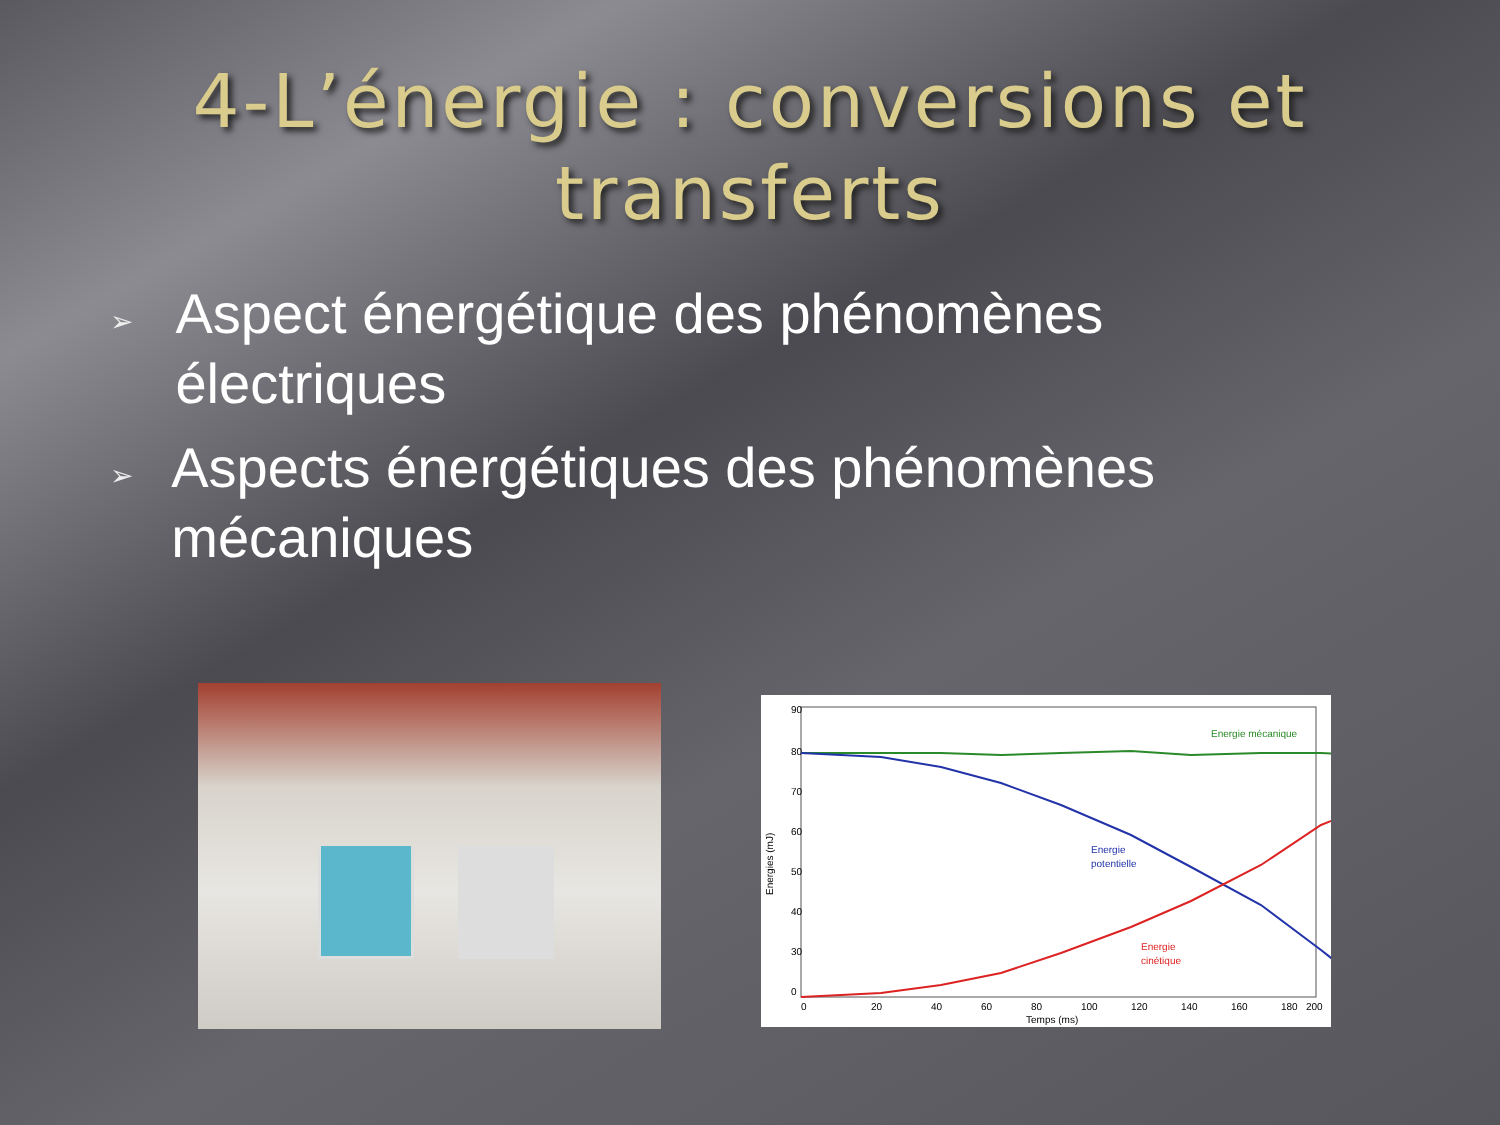4-L’énergie : conversions et
transferts
➢ Aspect énergétique des phénomènes électriques
➢ Aspects énergétiques des phénomènes mécaniques
90
80
70
60
50
40
30
0
0
20
40
60
80
100
120
140
160
180
200
Temps (ms)
Energies (mJ)
Energie mécanique
Energie
potentielle
Energie
cinétique